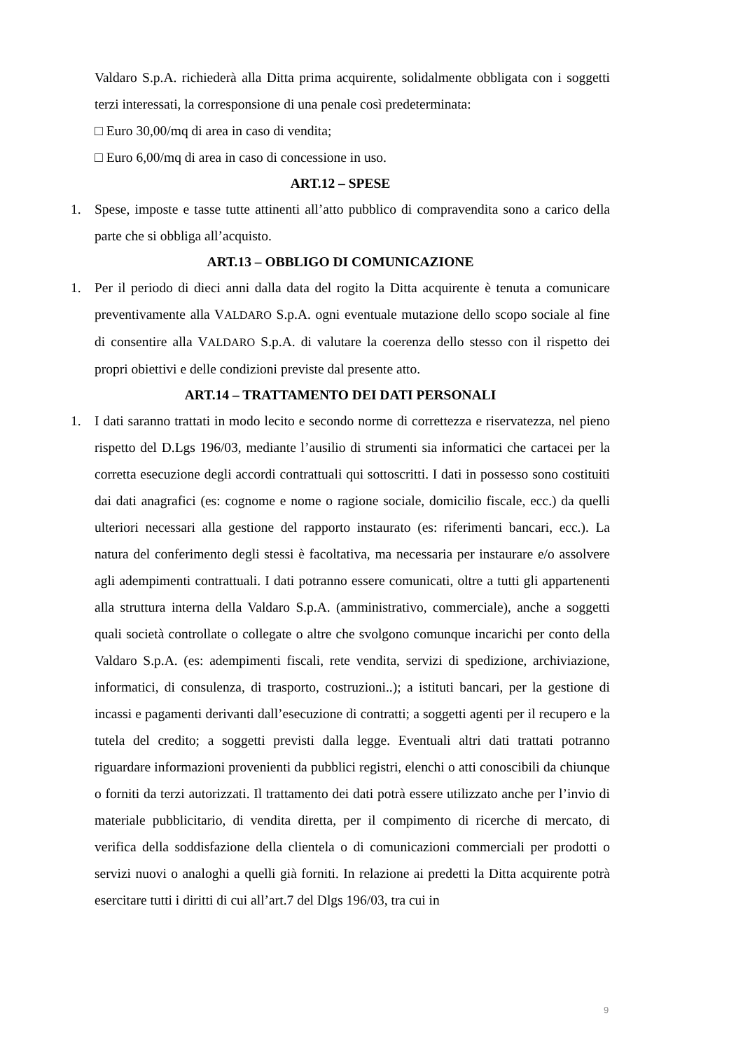Valdaro S.p.A. richiederà alla Ditta prima acquirente, solidalmente obbligata con i soggetti terzi interessati, la corresponsione di una penale così predeterminata:
□ Euro 30,00/mq di area in caso di vendita;
□ Euro 6,00/mq di area in caso di concessione in uso.
ART.12 – SPESE
1. Spese, imposte e tasse tutte attinenti all’atto pubblico di compravendita sono a carico della parte che si obbliga all’acquisto.
ART.13 – OBBLIGO DI COMUNICAZIONE
1. Per il periodo di dieci anni dalla data del rogito la Ditta acquirente è tenuta a comunicare preventivamente alla VALDARO S.p.A. ogni eventuale mutazione dello scopo sociale al fine di consentire alla VALDARO S.p.A. di valutare la coerenza dello stesso con il rispetto dei propri obiettivi e delle condizioni previste dal presente atto.
ART.14 – TRATTAMENTO DEI DATI PERSONALI
1. I dati saranno trattati in modo lecito e secondo norme di correttezza e riservatezza, nel pieno rispetto del D.Lgs 196/03, mediante l’ausilio di strumenti sia informatici che cartacei per la corretta esecuzione degli accordi contrattuali qui sottoscritti. I dati in possesso sono costituiti dai dati anagrafici (es: cognome e nome o ragione sociale, domicilio fiscale, ecc.) da quelli ulteriori necessari alla gestione del rapporto instaurato (es: riferimenti bancari, ecc.). La natura del conferimento degli stessi è facoltativa, ma necessaria per instaurare e/o assolvere agli adempimenti contrattuali. I dati potranno essere comunicati, oltre a tutti gli appartenenti alla struttura interna della Valdaro S.p.A. (amministrativo, commerciale), anche a soggetti quali società controllate o collegate o altre che svolgono comunque incarichi per conto della Valdaro S.p.A. (es: adempimenti fiscali, rete vendita, servizi di spedizione, archiviazione, informatici, di consulenza, di trasporto, costruzioni..); a istituti bancari, per la gestione di incassi e pagamenti derivanti dall’esecuzione di contratti; a soggetti agenti per il recupero e la tutela del credito; a soggetti previsti dalla legge. Eventuali altri dati trattati potranno riguardare informazioni provenienti da pubblici registri, elenchi o atti conoscibili da chiunque o forniti da terzi autorizzati. Il trattamento dei dati potrà essere utilizzato anche per l’invio di materiale pubblicitario, di vendita diretta, per il compimento di ricerche di mercato, di verifica della soddisfazione della clientela o di comunicazioni commerciali per prodotti o servizi nuovi o analoghi a quelli già forniti. In relazione ai predetti la Ditta acquirente potrà esercitare tutti i diritti di cui all’art.7 del Dlgs 196/03, tra cui in
9